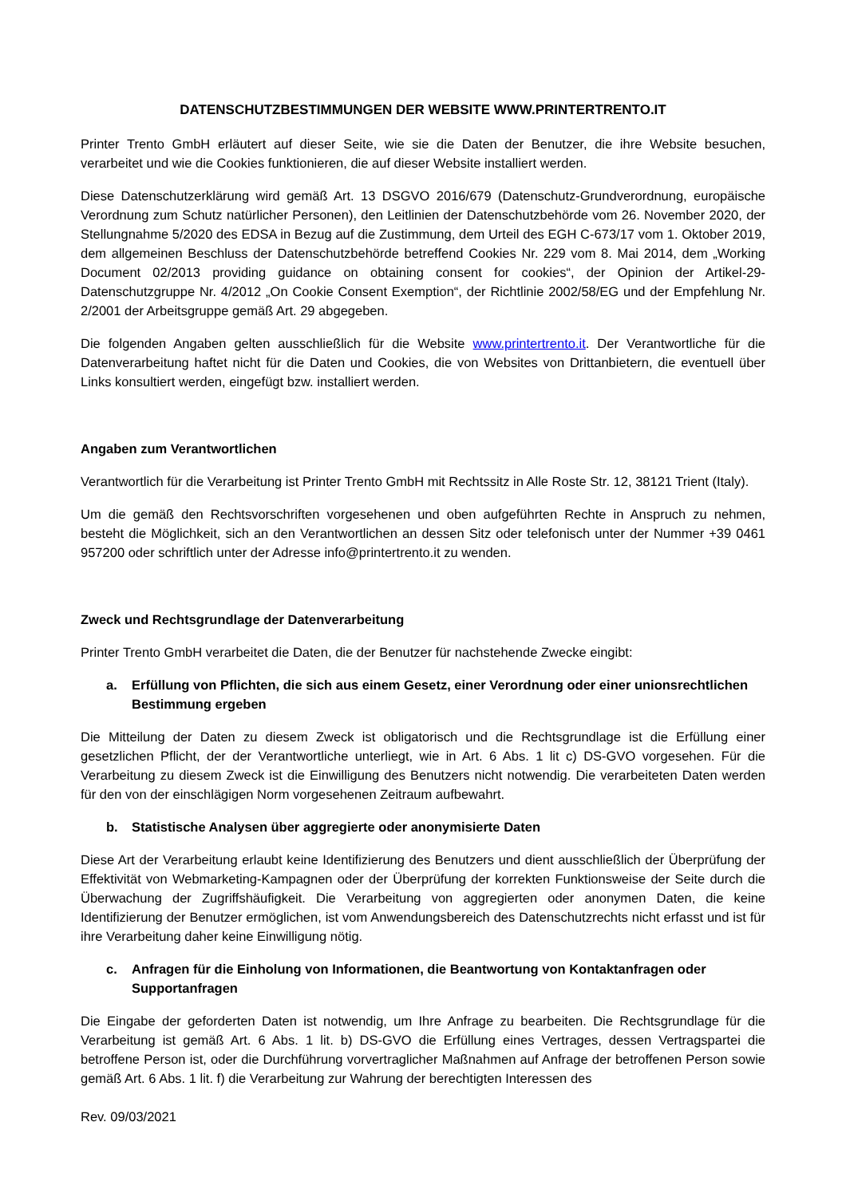DATENSCHUTZBESTIMMUNGEN DER WEBSITE WWW.PRINTERTRENTO.IT
Printer Trento GmbH erläutert auf dieser Seite, wie sie die Daten der Benutzer, die ihre Website besuchen, verarbeitet und wie die Cookies funktionieren, die auf dieser Website installiert werden.
Diese Datenschutzerklärung wird gemäß Art. 13 DSGVO 2016/679 (Datenschutz-Grundverordnung, europäische Verordnung zum Schutz natürlicher Personen), den Leitlinien der Datenschutzbehörde vom 26. November 2020, der Stellungnahme 5/2020 des EDSA in Bezug auf die Zustimmung, dem Urteil des EGH C-673/17 vom 1. Oktober 2019, dem allgemeinen Beschluss der Datenschutzbehörde betreffend Cookies Nr. 229 vom 8. Mai 2014, dem „Working Document 02/2013 providing guidance on obtaining consent for cookies“, der Opinion der Artikel-29-Datenschutzgruppe Nr. 4/2012 „On Cookie Consent Exemption“, der Richtlinie 2002/58/EG und der Empfehlung Nr. 2/2001 der Arbeitsgruppe gemäß Art. 29 abgegeben.
Die folgenden Angaben gelten ausschließlich für die Website www.printertrento.it. Der Verantwortliche für die Datenverarbeitung haftet nicht für die Daten und Cookies, die von Websites von Drittanbietern, die eventuell über Links konsultiert werden, eingefügt bzw. installiert werden.
Angaben zum Verantwortlichen
Verantwortlich für die Verarbeitung ist Printer Trento GmbH mit Rechtssitz in Alle Roste Str. 12, 38121 Trient (Italy).
Um die gemäß den Rechtsvorschriften vorgesehenen und oben aufgeführten Rechte in Anspruch zu nehmen, besteht die Möglichkeit, sich an den Verantwortlichen an dessen Sitz oder telefonisch unter der Nummer +39 0461 957200 oder schriftlich unter der Adresse info@printertrento.it zu wenden.
Zweck und Rechtsgrundlage der Datenverarbeitung
Printer Trento GmbH verarbeitet die Daten, die der Benutzer für nachstehende Zwecke eingibt:
a. Erfüllung von Pflichten, die sich aus einem Gesetz, einer Verordnung oder einer unionsrechtlichen Bestimmung ergeben
Die Mitteilung der Daten zu diesem Zweck ist obligatorisch und die Rechtsgrundlage ist die Erfüllung einer gesetzlichen Pflicht, der der Verantwortliche unterliegt, wie in Art. 6 Abs. 1 lit c) DS-GVO vorgesehen. Für die Verarbeitung zu diesem Zweck ist die Einwilligung des Benutzers nicht notwendig. Die verarbeiteten Daten werden für den von der einschlägigen Norm vorgesehenen Zeitraum aufbewahrt.
b. Statistische Analysen über aggregierte oder anonymisierte Daten
Diese Art der Verarbeitung erlaubt keine Identifizierung des Benutzers und dient ausschließlich der Überprüfung der Effektivität von Webmarketing-Kampagnen oder der Überprüfung der korrekten Funktionsweise der Seite durch die Überwachung der Zugriffshäufigkeit. Die Verarbeitung von aggregierten oder anonymen Daten, die keine Identifizierung der Benutzer ermöglichen, ist vom Anwendungsbereich des Datenschutzrechts nicht erfasst und ist für ihre Verarbeitung daher keine Einwilligung nötig.
c. Anfragen für die Einholung von Informationen, die Beantwortung von Kontaktanfragen oder Supportanfragen
Die Eingabe der geforderten Daten ist notwendig, um Ihre Anfrage zu bearbeiten. Die Rechtsgrundlage für die Verarbeitung ist gemäß Art. 6 Abs. 1 lit. b) DS-GVO die Erfüllung eines Vertrages, dessen Vertragspartei die betroffene Person ist, oder die Durchführung vorvertraglicher Maßnahmen auf Anfrage der betroffenen Person sowie gemäß Art. 6 Abs. 1 lit. f) die Verarbeitung zur Wahrung der berechtigten Interessen des
Rev. 09/03/2021